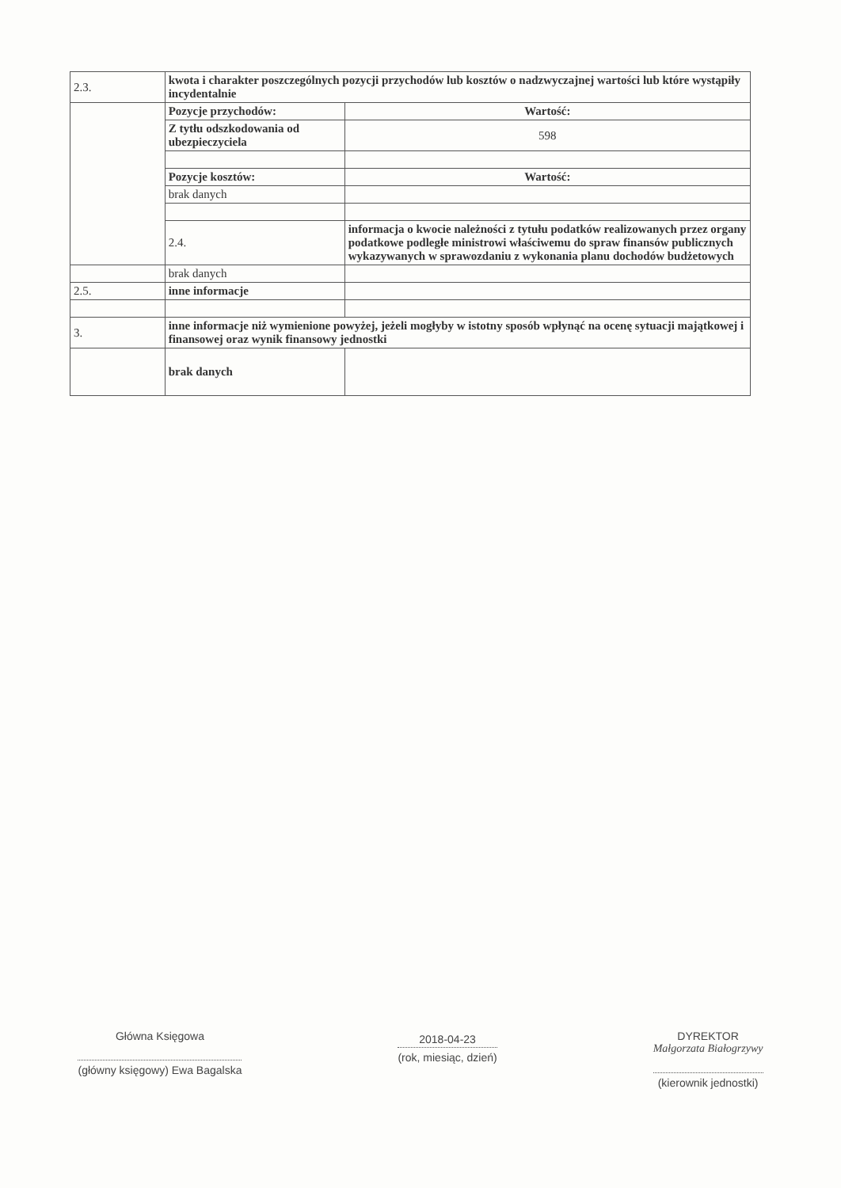| 2.3. | kwota i charakter poszczególnych pozycji przychodów lub kosztów o nadzwyczajnej wartości lub które wystąpiły incydentalnie | |
| | Pozycje przychodów: | Wartość: |
| | Z tytłu odszkodowania od ubezpieczyciela | 598 |
| | Pozycje kosztów: | Wartość: |
| | brak danych | |
| | 2.4. | informacja o kwocie należności z tytułu podatków realizowanych przez organy podatkowe podległe ministrowi właściwemu do spraw finansów publicznych wykazywanych w sprawozdaniu z wykonania planu dochodów budżetowych |
| | brak danych | |
| 2.5. | inne informacje | |
| 3. | inne informacje niż wymienione powyżej, jeżeli mogłyby w istotny sposób wpłynąć na ocenę sytuacji majątkowej i finansowej oraz wynik finansowy jednostki | |
| | brak danych | |
Główna Księgowa
(główny księgowy) Ewa Bagalska
2018-04-23
(rok, miesiąc, dzień)
DYREKTOR
Małgorzata Białogrzywy
(kierownik jednostki)